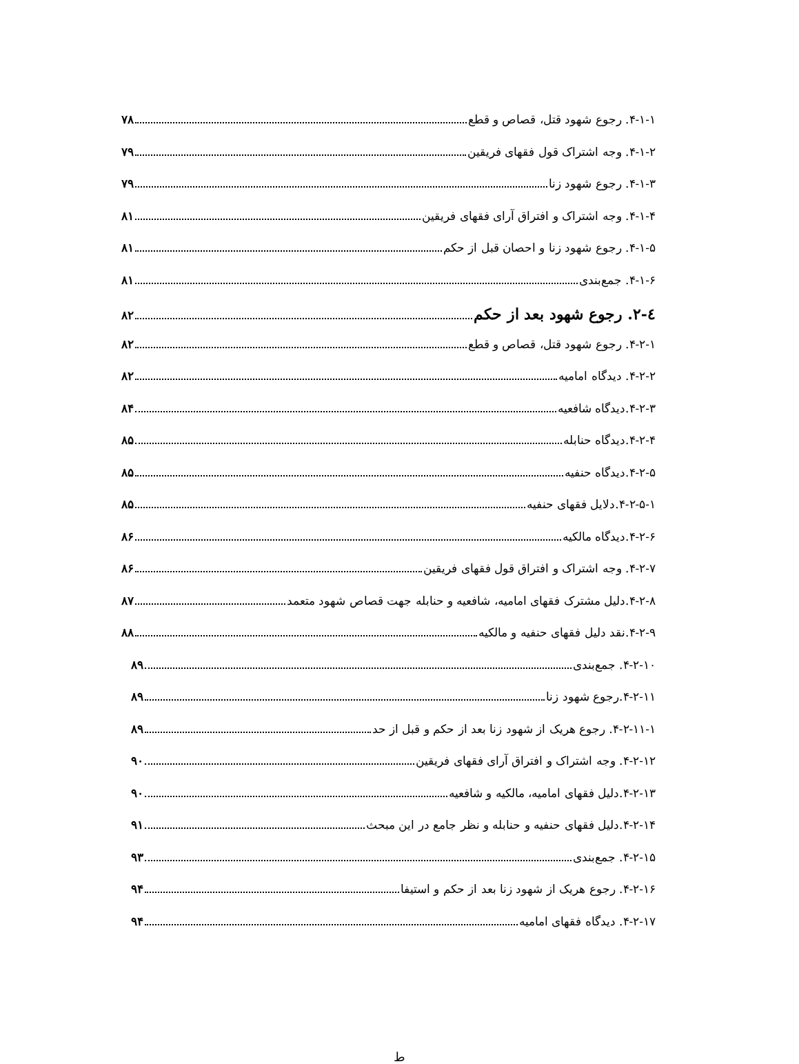۴-۱-۱. رجوع شهود قتل، قصاص و قطع ۷۸
۴-۱-۲. وجه اشتراک قول فقهای فریقین ۷۹
۴-۱-۳. رجوع شهود زنا ۷۹
۴-۱-۴. وجه اشتراک و افتراق آرای فقهای فریقین ۸۱
۴-۱-۵. رجوع شهود زنا و احصان قبل از حکم ۸۱
۴-۱-۶. جمع‌بندی ۸۱
٤-۲. رجوع شهود بعد از حکم ۸۲
۴-۲-۱. رجوع شهود قتل، قصاص و قطع ۸۲
۴-۲-۲. دیدگاه امامیه ۸۲
۴-۲-۳.دیدگاه شافعیه ۸۴
۴-۲-۴.دیدگاه حنابله ۸۵
۴-۲-۵.دیدگاه حنفیه ۸۵
۴-۲-۵-۱.دلایل فقهای حنفیه ۸۵
۴-۲-۶.دیدگاه مالکیه ۸۶
۴-۲-۷. وجه اشتراک و افتراق قول فقهای فریقین ۸۶
۴-۲-۸.دلیل مشترک فقهای امامیه، شافعیه و حنابله جهت قصاص شهود متعمد ۸۷
۴-۲-۹.نقد دلیل فقهای حنفیه و مالکیه ۸۸
۴-۲-۱۰. جمع‌بندی ۸۹
۴-۲-۱۱.رجوع شهود زنا ۸۹
۴-۲-۱۱-۱. رجوع هریک از شهود زنا بعد از حکم و قبل از حد ۸۹
۴-۲-۱۲. وجه اشتراک و افتراق آرای فقهای فریقین ۹۰
۴-۲-۱۳.دلیل فقهای امامیه، مالکیه و شافعیه ۹۰
۴-۲-۱۴.دلیل فقهای حنفیه و حنابله و نظر جامع در این مبحث ۹۱
۴-۲-۱۵. جمع‌بندی ۹۳
۴-۲-۱۶. رجوع هریک از شهود زنا بعد از حکم و استیفا ۹۴
۴-۲-۱۷. دیدگاه فقهای امامیه ۹۴
ط